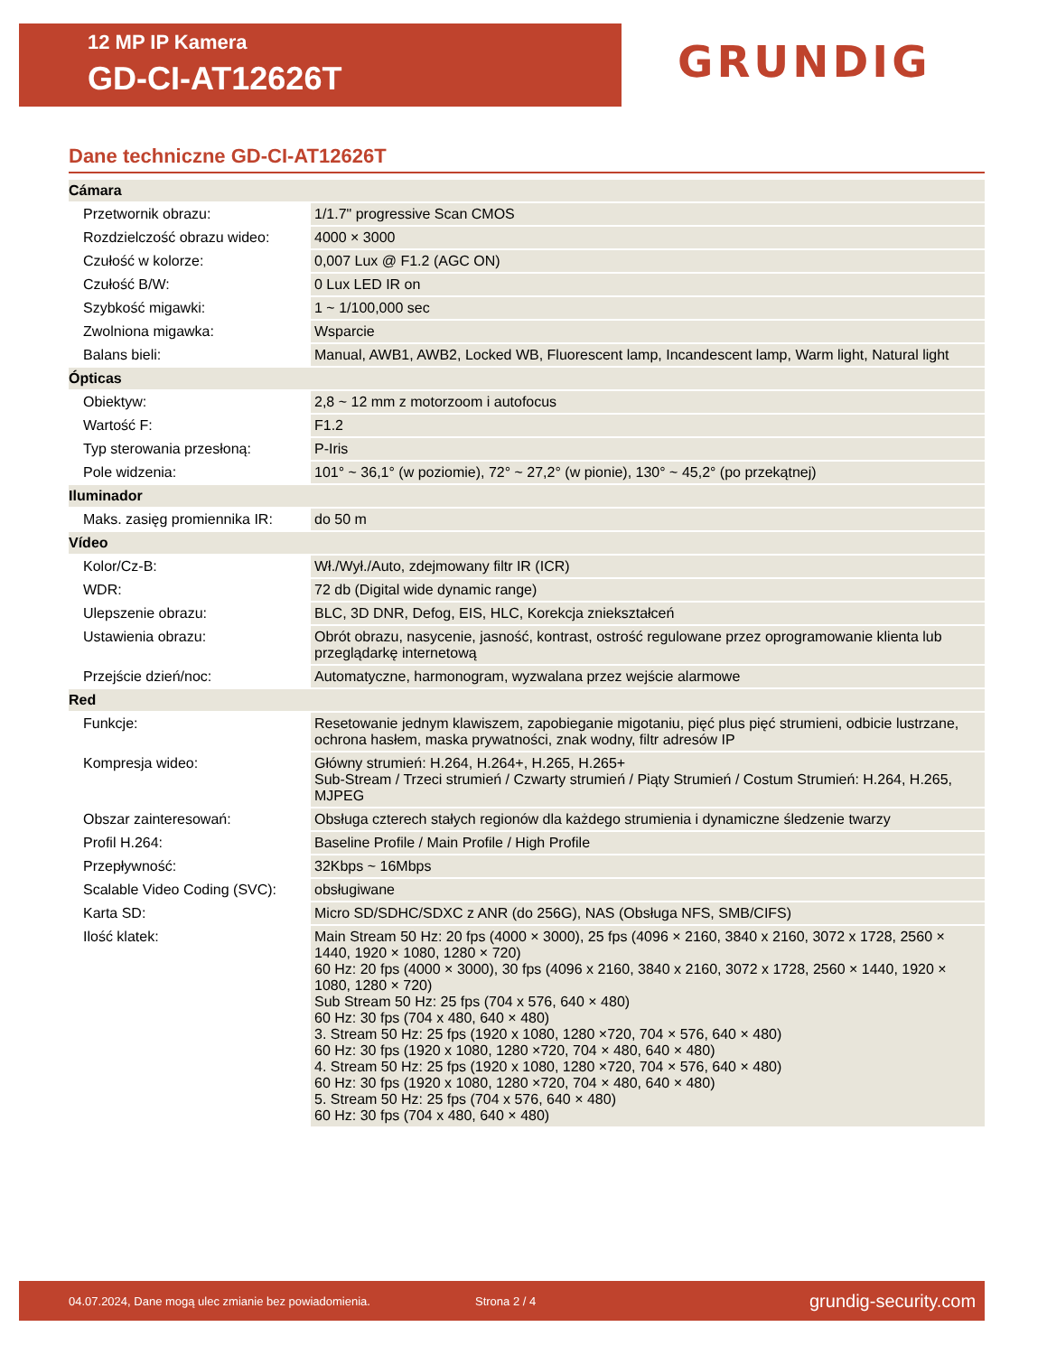12 MP IP Kamera
GD-CI-AT12626T
GRUNDIG
Dane techniczne GD-CI-AT12626T
| Cámara | |
| --- | --- |
| Przetwornik obrazu: | 1/1.7" progressive Scan CMOS |
| Rozdzielczość obrazu wideo: | 4000 × 3000 |
| Czułość w kolorze: | 0,007 Lux @ F1.2 (AGC ON) |
| Czułość B/W: | 0 Lux LED IR on |
| Szybkość migawki: | 1 ~ 1/100,000 sec |
| Zwolniona migawka: | Wsparcie |
| Balans bieli: | Manual, AWB1, AWB2, Locked WB, Fluorescent lamp, Incandescent lamp, Warm light, Natural light |
| Ópticas | |
| Obiektyw: | 2,8 ~ 12 mm z motorzoom i autofocus |
| Wartość F: | F1.2 |
| Typ sterowania przesłoną: | P-Iris |
| Pole widzenia: | 101° ~ 36,1° (w poziomie), 72° ~ 27,2° (w pionie), 130° ~ 45,2° (po przekątnej) |
| Iluminador | |
| Maks. zasięg promiennika IR: | do 50 m |
| Vídeo | |
| Kolor/Cz-B: | Wł./Wył./Auto, zdejmowany filtr IR (ICR) |
| WDR: | 72 db (Digital wide dynamic range) |
| Ulepszenie obrazu: | BLC, 3D DNR, Defog, EIS, HLC, Korekcja zniekształceń |
| Ustawienia obrazu: | Obrót obrazu, nasycenie, jasność, kontrast, ostrość regulowane przez oprogramowanie klienta lub przeglądarkę internetową |
| Przejście dzień/noc: | Automatyczne, harmonogram, wyzwalana przez wejście alarmowe |
| Red | |
| Funkcje: | Resetowanie jednym klawiszem, zapobieganie migotaniu, pięć plus pięć strumieni, odbicie lustrzane, ochrona hasłem, maska prywatności, znak wodny, filtr adresów IP |
| Kompresja wideo: | Główny strumień: H.264, H.264+, H.265, H.265+ Sub-Stream / Trzeci strumień / Czwarty strumień / Piąty Strumień / Costum Strumień: H.264, H.265, MJPEG |
| Obszar zainteresowań: | Obsługa czterech stałych regionów dla każdego strumienia i dynamiczne śledzenie twarzy |
| Profil H.264: | Baseline Profile / Main Profile / High Profile |
| Przepływność: | 32Kbps ~ 16Mbps |
| Scalable Video Coding (SVC): | obsługiwane |
| Karta SD: | Micro SD/SDHC/SDXC z ANR (do 256G), NAS (Obsługa NFS, SMB/CIFS) |
| Ilość klatek: | Main Stream 50 Hz: 20 fps (4000 × 3000), 25 fps (4096 × 2160, 3840 x 2160, 3072 x 1728, 2560 × 1440, 1920 × 1080, 1280 × 720) 60 Hz: 20 fps (4000 × 3000), 30 fps (4096 x 2160, 3840 x 2160, 3072 x 1728, 2560 × 1440, 1920 × 1080, 1280 × 720) Sub Stream 50 Hz: 25 fps (704 x 576, 640 × 480) 60 Hz: 30 fps (704 x 480, 640 × 480) 3. Stream 50 Hz: 25 fps (1920 x 1080, 1280 ×720, 704 × 576, 640 × 480) 60 Hz: 30 fps (1920 x 1080, 1280 ×720, 704 × 480, 640 × 480) 4. Stream 50 Hz: 25 fps (1920 x 1080, 1280 ×720, 704 × 576, 640 × 480) 60 Hz: 30 fps (1920 x 1080, 1280 ×720, 704 × 480, 640 × 480) 5. Stream 50 Hz: 25 fps (704 x 576, 640 × 480) 60 Hz: 30 fps (704 x 480, 640 × 480) |
04.07.2024, Dane mogą ulec zmianie bez powiadomienia. Strona 2 / 4 grundig-security.com